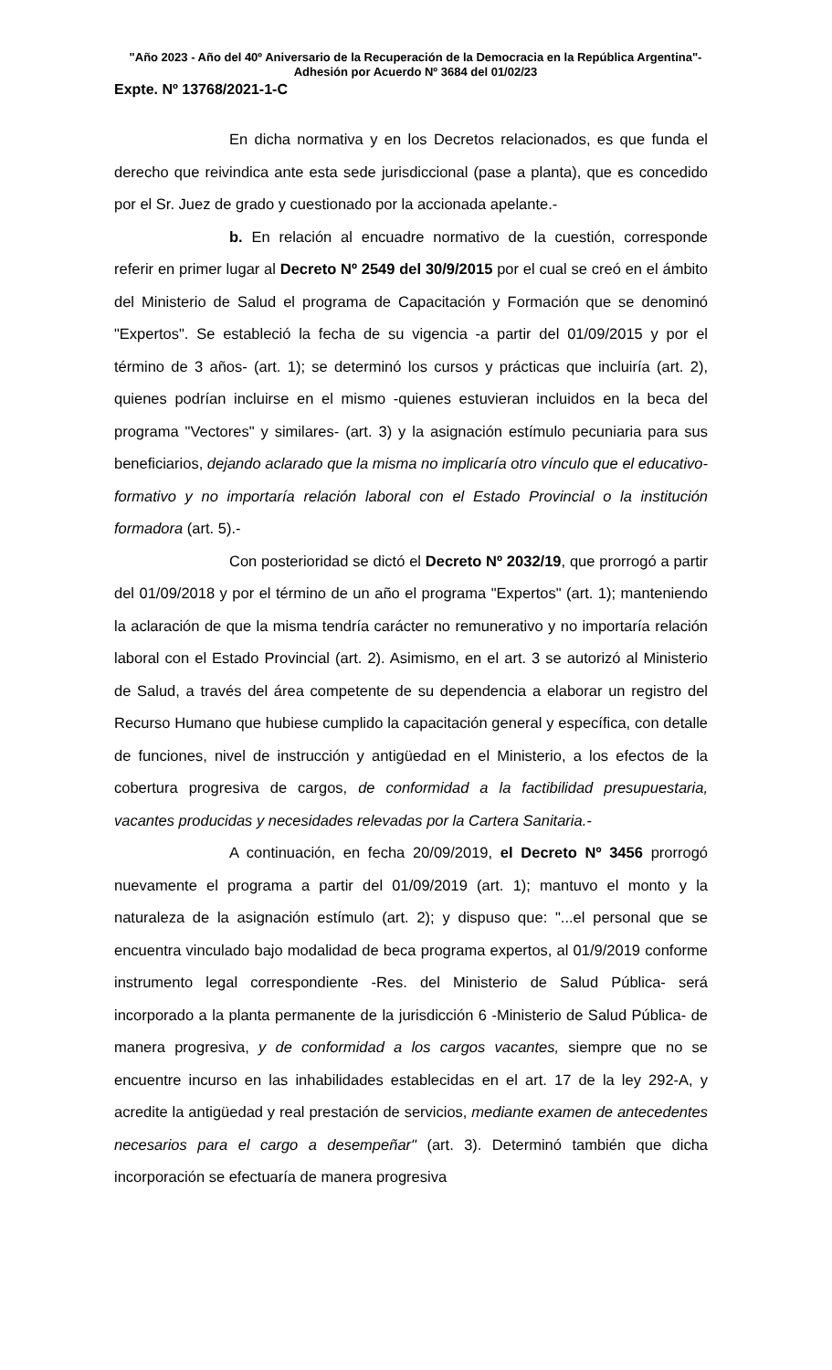"Año 2023 - Año del 40º Aniversario de la Recuperación de la Democracia en la República Argentina"- Adhesión por Acuerdo Nº 3684 del 01/02/23
Expte. Nº 13768/2021-1-C
En dicha normativa y en los Decretos relacionados, es que funda el derecho que reivindica ante esta sede jurisdiccional (pase a planta), que es concedido por el Sr. Juez de grado y cuestionado por la accionada apelante.-
b. En relación al encuadre normativo de la cuestión, corresponde referir en primer lugar al Decreto Nº 2549 del 30/9/2015 por el cual se creó en el ámbito del Ministerio de Salud el programa de Capacitación y Formación que se denominó "Expertos". Se estableció la fecha de su vigencia -a partir del 01/09/2015 y por el término de 3 años- (art. 1); se determinó los cursos y prácticas que incluiría (art. 2), quienes podrían incluirse en el mismo -quienes estuvieran incluidos en la beca del programa "Vectores" y similares- (art. 3) y la asignación estímulo pecuniaria para sus beneficiarios, dejando aclarado que la misma no implicaría otro vínculo que el educativo-formativo y no importaría relación laboral con el Estado Provincial o la institución formadora (art. 5).-
Con posterioridad se dictó el Decreto Nº 2032/19, que prorrogó a partir del 01/09/2018 y por el término de un año el programa "Expertos" (art. 1); manteniendo la aclaración de que la misma tendría carácter no remunerativo y no importaría relación laboral con el Estado Provincial (art. 2). Asimismo, en el art. 3 se autorizó al Ministerio de Salud, a través del área competente de su dependencia a elaborar un registro del Recurso Humano que hubiese cumplido la capacitación general y específica, con detalle de funciones, nivel de instrucción y antigüedad en el Ministerio, a los efectos de la cobertura progresiva de cargos, de conformidad a la factibilidad presupuestaria, vacantes producidas y necesidades relevadas por la Cartera Sanitaria.-
A continuación, en fecha 20/09/2019, el Decreto Nº 3456 prorrogó nuevamente el programa a partir del 01/09/2019 (art. 1); mantuvo el monto y la naturaleza de la asignación estímulo (art. 2); y dispuso que: "...el personal que se encuentra vinculado bajo modalidad de beca programa expertos, al 01/9/2019 conforme instrumento legal correspondiente -Res. del Ministerio de Salud Pública- será incorporado a la planta permanente de la jurisdicción 6 -Ministerio de Salud Pública- de manera progresiva, y de conformidad a los cargos vacantes, siempre que no se encuentre incurso en las inhabilidades establecidas en el art. 17 de la ley 292-A, y acredite la antigüedad y real prestación de servicios, mediante examen de antecedentes necesarios para el cargo a desempeñar" (art. 3). Determinó también que dicha incorporación se efectuaría de manera progresiva